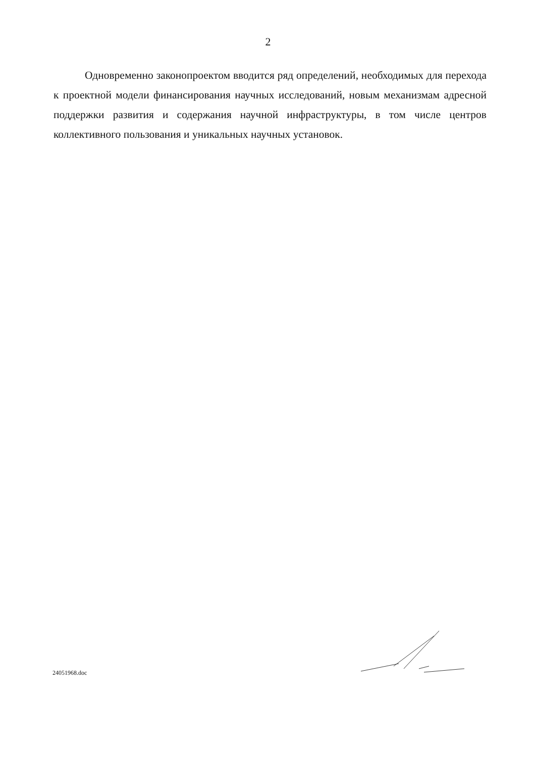2
Одновременно законопроектом вводится ряд определений, необходимых для перехода к проектной модели финансирования научных исследований, новым механизмам адресной поддержки развития и содержания научной инфраструктуры, в том числе центров коллективного пользования и уникальных научных установок.
24051968.doc